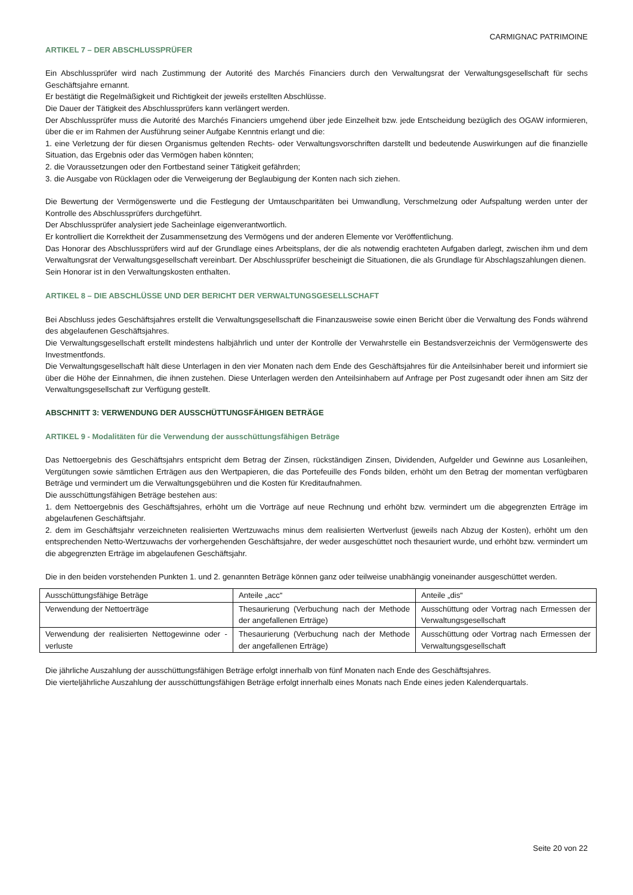CARMIGNAC PATRIMOINE
ARTIKEL 7 – DER ABSCHLUSSPRÜFER
Ein Abschlussprüfer wird nach Zustimmung der Autorité des Marchés Financiers durch den Verwaltungsrat der Verwaltungsgesellschaft für sechs Geschäftsjahre ernannt.
Er bestätigt die Regelmäßigkeit und Richtigkeit der jeweils erstellten Abschlüsse.
Die Dauer der Tätigkeit des Abschlussprüfers kann verlängert werden.
Der Abschlussprüfer muss die Autorité des Marchés Financiers umgehend über jede Einzelheit bzw. jede Entscheidung bezüglich des OGAW informieren, über die er im Rahmen der Ausführung seiner Aufgabe Kenntnis erlangt und die:
1. eine Verletzung der für diesen Organismus geltenden Rechts- oder Verwaltungsvorschriften darstellt und bedeutende Auswirkungen auf die finanzielle Situation, das Ergebnis oder das Vermögen haben könnten;
2. die Voraussetzungen oder den Fortbestand seiner Tätigkeit gefährden;
3. die Ausgabe von Rücklagen oder die Verweigerung der Beglaubigung der Konten nach sich ziehen.
Die Bewertung der Vermögenswerte und die Festlegung der Umtauschparitäten bei Umwandlung, Verschmelzung oder Aufspaltung werden unter der Kontrolle des Abschlussprüfers durchgeführt.
Der Abschlussprüfer analysiert jede Sacheinlage eigenverantwortlich.
Er kontrolliert die Korrektheit der Zusammensetzung des Vermögens und der anderen Elemente vor Veröffentlichung.
Das Honorar des Abschlussprüfers wird auf der Grundlage eines Arbeitsplans, der die als notwendig erachteten Aufgaben darlegt, zwischen ihm und dem Verwaltungsrat der Verwaltungsgesellschaft vereinbart. Der Abschlussprüfer bescheinigt die Situationen, die als Grundlage für Abschlagszahlungen dienen.
Sein Honorar ist in den Verwaltungskosten enthalten.
ARTIKEL 8 – DIE ABSCHLÜSSE UND DER BERICHT DER VERWALTUNGSGESELLSCHAFT
Bei Abschluss jedes Geschäftsjahres erstellt die Verwaltungsgesellschaft die Finanzausweise sowie einen Bericht über die Verwaltung des Fonds während des abgelaufenen Geschäftsjahres.
Die Verwaltungsgesellschaft erstellt mindestens halbjährlich und unter der Kontrolle der Verwahrstelle ein Bestandsverzeichnis der Vermögenswerte des Investmentfonds.
Die Verwaltungsgesellschaft hält diese Unterlagen in den vier Monaten nach dem Ende des Geschäftsjahres für die Anteilsinhaber bereit und informiert sie über die Höhe der Einnahmen, die ihnen zustehen. Diese Unterlagen werden den Anteilsinhabern auf Anfrage per Post zugesandt oder ihnen am Sitz der Verwaltungsgesellschaft zur Verfügung gestellt.
ABSCHNITT 3: VERWENDUNG DER AUSSCHÜTTUNGSFÄHIGEN BETRÄGE
ARTIKEL 9 - Modalitäten für die Verwendung der ausschüttungsfähigen Beträge
Das Nettoergebnis des Geschäftsjahrs entspricht dem Betrag der Zinsen, rückständigen Zinsen, Dividenden, Aufgelder und Gewinne aus Losanleihen, Vergütungen sowie sämtlichen Erträgen aus den Wertpapieren, die das Portefeuille des Fonds bilden, erhöht um den Betrag der momentan verfügbaren Beträge und vermindert um die Verwaltungsgebühren und die Kosten für Kreditaufnahmen.
Die ausschüttungsfähigen Beträge bestehen aus:
1. dem Nettoergebnis des Geschäftsjahres, erhöht um die Vorträge auf neue Rechnung und erhöht bzw. vermindert um die abgegrenzten Erträge im abgelaufenen Geschäftsjahr.
2. dem im Geschäftsjahr verzeichneten realisierten Wertzuwachs minus dem realisierten Wertverlust (jeweils nach Abzug der Kosten), erhöht um den entsprechenden Netto-Wertzuwachs der vorhergehenden Geschäftsjahre, der weder ausgeschüttet noch thesauriert wurde, und erhöht bzw. vermindert um die abgegrenzten Erträge im abgelaufenen Geschäftsjahr.
Die in den beiden vorstehenden Punkten 1. und 2. genannten Beträge können ganz oder teilweise unabhängig voneinander ausgeschüttet werden.
| Ausschüttungsfähige Beträge | Anteile „acc“ | Anteile „dis“ |
| Verwendung der Nettoerträge | Thesaurierung (Verbuchung nach der Methode der angefallenen Erträge) | Ausschüttung oder Vortrag nach Ermessen der Verwaltungsgesellschaft |
| Verwendung der realisierten Nettogewinne oder -verluste | Thesaurierung (Verbuchung nach der Methode der angefallenen Erträge) | Ausschüttung oder Vortrag nach Ermessen der Verwaltungsgesellschaft |
Die jährliche Auszahlung der ausschüttungsfähigen Beträge erfolgt innerhalb von fünf Monaten nach Ende des Geschäftsjahres.
Die vierteljährliche Auszahlung der ausschüttungsfähigen Beträge erfolgt innerhalb eines Monats nach Ende eines jeden Kalenderquartals.
Seite 20 von 22